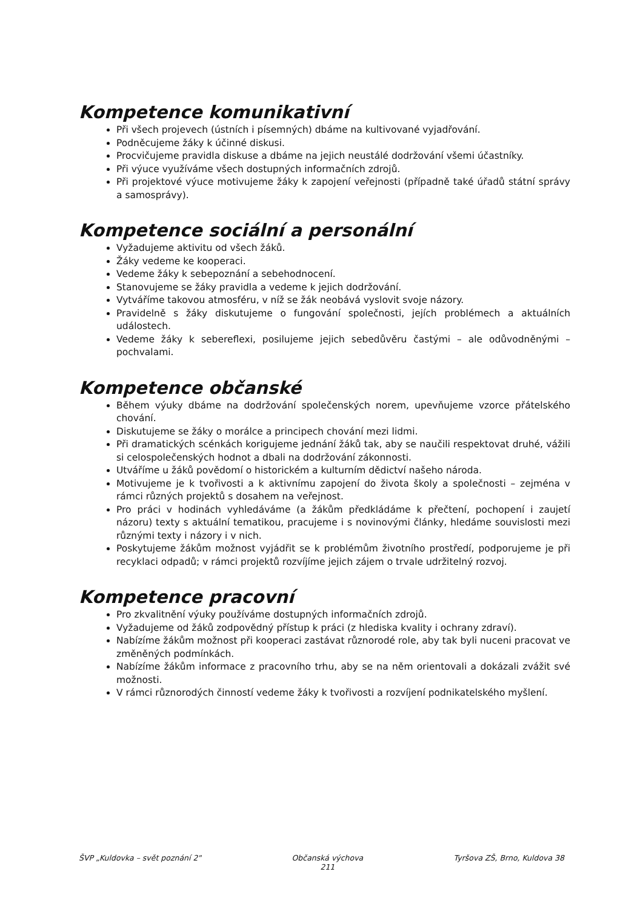Kompetence komunikativní
Při všech projevech (ústních i písemných) dbáme na kultivované vyjadřování.
Podněcujeme žáky k účinné diskusi.
Procvičujeme pravidla diskuse a dbáme na jejich neustálé dodržování všemi účastníky.
Při výuce využíváme všech dostupných informačních zdrojů.
Při projektové výuce motivujeme žáky k zapojení veřejnosti (případně také úřadů státní správy a samosprávy).
Kompetence sociální a personální
Vyžadujeme aktivitu od všech žáků.
Žáky vedeme ke kooperaci.
Vedeme žáky k sebepoznání a sebehodnocení.
Stanovujeme se žáky pravidla a vedeme k jejich dodržování.
Vytváříme takovou atmosféru, v níž se žák neobává vyslovit svoje názory.
Pravidelně s žáky diskutujeme o fungování společnosti, jejích problémech a aktuálních událostech.
Vedeme žáky k sebereflexi, posilujeme jejich sebedůvěru častými – ale odůvodněnými – pochvalami.
Kompetence občanské
Během výuky dbáme na dodržování společenských norem, upevňujeme vzorce přátelského chování.
Diskutujeme se žáky o morálce a principech chování mezi lidmi.
Při dramatických scénkách korigujeme jednání žáků tak, aby se naučili respektovat druhé, vážili si celospolečenských hodnot a dbali na dodržování zákonnosti.
Utváříme u žáků povědomí o historickém a kulturním dědictví našeho národa.
Motivujeme je k tvořivosti a k aktivnímu zapojení do života školy a společnosti – zejména v rámci různých projektů s dosahem na veřejnost.
Pro práci v hodinách vyhledáváme (a žákům předkládáme k přečtení, pochopení i zaujetí názoru) texty s aktuální tematikou, pracujeme i s novinovými články, hledáme souvislosti mezi různými texty i názory i v nich.
Poskytujeme žákům možnost vyjádřit se k problémům životního prostředí, podporujeme je při recyklaci odpadů; v rámci projektů rozvíjíme jejich zájem o trvale udržitelný rozvoj.
Kompetence pracovní
Pro zkvalitnění výuky používáme dostupných informačních zdrojů.
Vyžadujeme od žáků zodpovědný přístup k práci (z hlediska kvality i ochrany zdraví).
Nabízíme žákům možnost při kooperaci zastávat různorodé role, aby tak byli nuceni pracovat ve změněných podmínkách.
Nabízíme žákům informace z pracovního trhu, aby se na něm orientovali a dokázali zvážit své možnosti.
V rámci různorodých činností vedeme žáky k tvořivosti a rozvíjení podnikatelského myšlení.
ŠVP „Kuldovka – svět poznání 2" Občanská výchova
211 Tyršova ZŠ, Brno, Kuldova 38